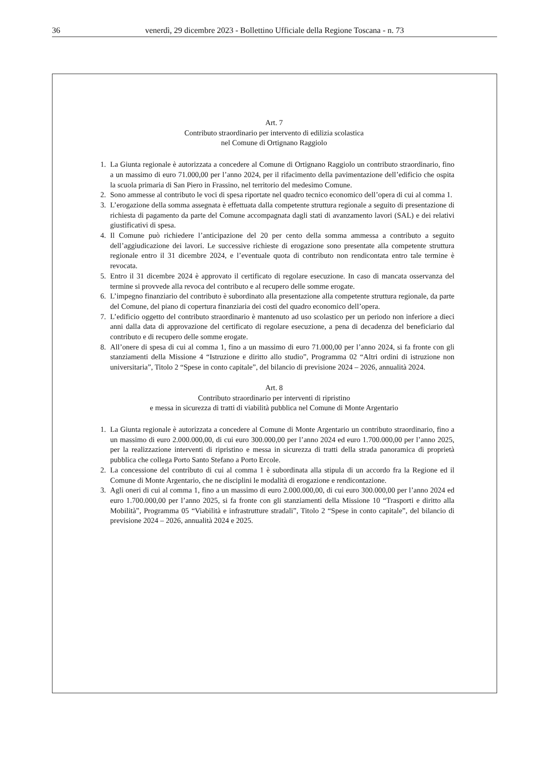36 venerdì, 29 dicembre 2023 - Bollettino Ufficiale della Regione Toscana - n. 73
Art. 7
Contributo straordinario per intervento di edilizia scolastica
nel Comune di Ortignano Raggiolo
1. La Giunta regionale è autorizzata a concedere al Comune di Ortignano Raggiolo un contributo straordinario, fino a un massimo di euro 71.000,00 per l’anno 2024, per il rifacimento della pavimentazione dell’edificio che ospita la scuola primaria di San Piero in Frassino, nel territorio del medesimo Comune.
2. Sono ammesse al contributo le voci di spesa riportate nel quadro tecnico economico dell’opera di cui al comma 1.
3. L’erogazione della somma assegnata è effettuata dalla competente struttura regionale a seguito di presentazione di richiesta di pagamento da parte del Comune accompagnata dagli stati di avanzamento lavori (SAL) e dei relativi giustificativi di spesa.
4. Il Comune può richiedere l’anticipazione del 20 per cento della somma ammessa a contributo a seguito dell’aggiudicazione dei lavori. Le successive richieste di erogazione sono presentate alla competente struttura regionale entro il 31 dicembre 2024, e l’eventuale quota di contributo non rendicontata entro tale termine è revocata.
5. Entro il 31 dicembre 2024 è approvato il certificato di regolare esecuzione. In caso di mancata osservanza del termine si provvede alla revoca del contributo e al recupero delle somme erogate.
6. L’impegno finanziario del contributo è subordinato alla presentazione alla competente struttura regionale, da parte del Comune, del piano di copertura finanziaria dei costi del quadro economico dell’opera.
7. L’edificio oggetto del contributo straordinario è mantenuto ad uso scolastico per un periodo non inferiore a dieci anni dalla data di approvazione del certificato di regolare esecuzione, a pena di decadenza del beneficiario dal contributo e di recupero delle somme erogate.
8. All’onere di spesa di cui al comma 1, fino a un massimo di euro 71.000,00 per l’anno 2024, si fa fronte con gli stanziamenti della Missione 4 “Istruzione e diritto allo studio”, Programma 02 “Altri ordini di istruzione non universitaria”, Titolo 2 “Spese in conto capitale”, del bilancio di previsione 2024 – 2026, annualità 2024.
Art. 8
Contributo straordinario per interventi di ripristino
e messa in sicurezza di tratti di viabilità pubblica nel Comune di Monte Argentario
1. La Giunta regionale è autorizzata a concedere al Comune di Monte Argentario un contributo straordinario, fino a un massimo di euro 2.000.000,00, di cui euro 300.000,00 per l’anno 2024 ed euro 1.700.000,00 per l’anno 2025, per la realizzazione interventi di ripristino e messa in sicurezza di tratti della strada panoramica di proprietà pubblica che collega Porto Santo Stefano a Porto Ercole.
2. La concessione del contributo di cui al comma 1 è subordinata alla stipula di un accordo fra la Regione ed il Comune di Monte Argentario, che ne disciplini le modalità di erogazione e rendicontazione.
3. Agli oneri di cui al comma 1, fino a un massimo di euro 2.000.000,00, di cui euro 300.000,00 per l’anno 2024 ed euro 1.700.000,00 per l’anno 2025, si fa fronte con gli stanziamenti della Missione 10 “Trasporti e diritto alla Mobilità”, Programma 05 “Viabilità e infrastrutture stradali”, Titolo 2 “Spese in conto capitale”, del bilancio di previsione 2024 – 2026, annualità 2024 e 2025.